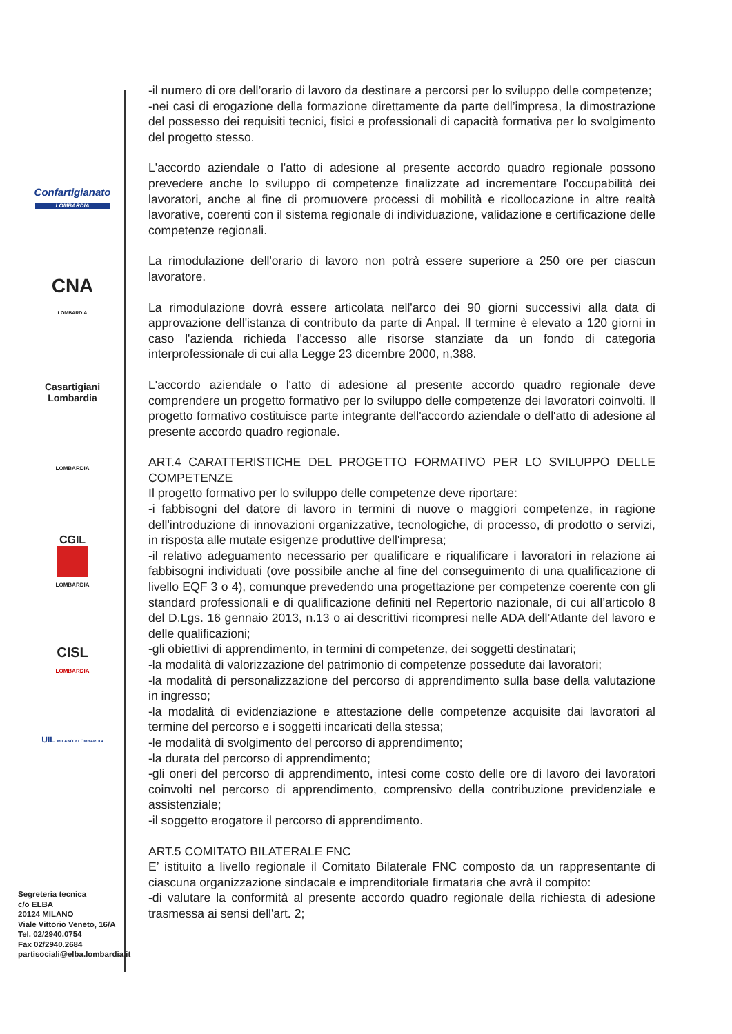Confartigianato
LOMBARDIA
CNA
LOMBARDIA
Casartigiani
Lombardia
LOMBARDIA
CGIL
LOMBARDIA
CISL
LOMBARDIA
UIL MILANO e LOMBARDIA
Segreteria tecnica
c/o ELBA
20124 MILANO
Viale Vittorio Veneto, 16/A
Tel. 02/2940.0754
Fax 02/2940.2684
partisociali@elba.lombardia.it
-il numero di ore dell’orario di lavoro da destinare a percorsi per lo sviluppo delle competenze;
-nei casi di erogazione della formazione direttamente da parte dell’impresa, la dimostrazione del possesso dei requisiti tecnici, fisici e professionali di capacità formativa per lo svolgimento del progetto stesso.
L'accordo aziendale o l'atto di adesione al presente accordo quadro regionale possono prevedere anche lo sviluppo di competenze finalizzate ad incrementare l'occupabilità dei lavoratori, anche al fine di promuovere processi di mobilità e ricollocazione in altre realtà lavorative, coerenti con il sistema regionale di individuazione, validazione e certificazione delle competenze regionali.
La rimodulazione dell'orario di lavoro non potrà essere superiore a 250 ore per ciascun lavoratore.
La rimodulazione dovrà essere articolata nell'arco dei 90 giorni successivi alla data di approvazione dell'istanza di contributo da parte di Anpal. Il termine è elevato a 120 giorni in caso l'azienda richieda l'accesso alle risorse stanziate da un fondo di categoria interprofessionale di cui alla Legge 23 dicembre 2000, n,388.
L'accordo aziendale o l'atto di adesione al presente accordo quadro regionale deve comprendere un progetto formativo per lo sviluppo delle competenze dei lavoratori coinvolti. Il progetto formativo costituisce parte integrante dell'accordo aziendale o dell'atto di adesione al presente accordo quadro regionale.
ART.4 CARATTERISTICHE DEL PROGETTO FORMATIVO PER LO SVILUPPO DELLE COMPETENZE
Il progetto formativo per lo sviluppo delle competenze deve riportare:
-i fabbisogni del datore di lavoro in termini di nuove o maggiori competenze, in ragione dell'introduzione di innovazioni organizzative, tecnologiche, di processo, di prodotto o servizi, in risposta alle mutate esigenze produttive dell'impresa;
-il relativo adeguamento necessario per qualificare e riqualificare i lavoratori in relazione ai fabbisogni individuati (ove possibile anche al fine del conseguimento di una qualificazione di livello EQF 3 o 4), comunque prevedendo una progettazione per competenze coerente con gli standard professionali e di qualificazione definiti nel Repertorio nazionale, di cui all’articolo 8 del D.Lgs. 16 gennaio 2013, n.13 o ai descrittivi ricompresi nelle ADA dell’Atlante del lavoro e delle qualificazioni;
-gli obiettivi di apprendimento, in termini di competenze, dei soggetti destinatari;
-la modalità di valorizzazione del patrimonio di competenze possedute dai lavoratori;
-la modalità di personalizzazione del percorso di apprendimento sulla base della valutazione in ingresso;
-la modalità di evidenziazione e attestazione delle competenze acquisite dai lavoratori al termine del percorso e i soggetti incaricati della stessa;
-le modalità di svolgimento del percorso di apprendimento;
-la durata del percorso di apprendimento;
-gli oneri del percorso di apprendimento, intesi come costo delle ore di lavoro dei lavoratori coinvolti nel percorso di apprendimento, comprensivo della contribuzione previdenziale e assistenziale;
-il soggetto erogatore il percorso di apprendimento.
ART.5 COMITATO BILATERALE FNC
E’ istituito a livello regionale il Comitato Bilaterale FNC composto da un rappresentante di ciascuna organizzazione sindacale e imprenditoriale firmataria che avrà il compito:
-di valutare la conformità al presente accordo quadro regionale della richiesta di adesione trasmessa ai sensi dell'art. 2;